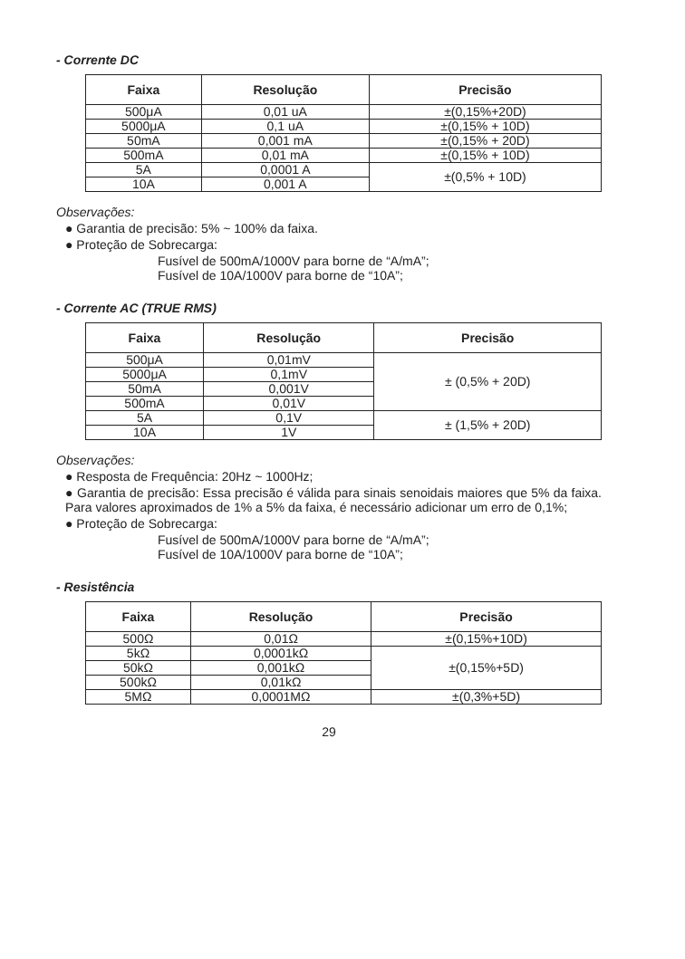- Corrente DC
| Faixa | Resolução | Precisão |
| --- | --- | --- |
| 500μA | 0,01 uA | ±(0,15%+20D) |
| 5000μA | 0,1 uA | ±(0,15% + 10D) |
| 50mA | 0,001 mA | ±(0,15% + 20D) |
| 500mA | 0,01 mA | ±(0,15% + 10D) |
| 5A | 0,0001 A | ±(0,5% + 10D) |
| 10A | 0,001 A | |
Observações:
● Garantia de precisão: 5% ~ 100% da faixa.
● Proteção de Sobrecarga:
Fusível de 500mA/1000V para borne de “A/mA”;
Fusível de 10A/1000V para borne de “10A”;
- Corrente AC (TRUE RMS)
| Faixa | Resolução | Precisão |
| --- | --- | --- |
| 500μA | 0,01mV | ± (0,5% + 20D) |
| 5000μA | 0,1mV | |
| 50mA | 0,001V | |
| 500mA | 0,01V | |
| 5A | 0,1V | ± (1,5% + 20D) |
| 10A | 1V | |
Observações:
● Resposta de Frequência: 20Hz ~ 1000Hz;
● Garantia de precisão: Essa precisão é válida para sinais senoidais maiores que 5% da faixa. Para valores aproximados de 1% a 5% da faixa, é necessário adicionar um erro de 0,1%;
● Proteção de Sobrecarga:
Fusível de 500mA/1000V para borne de “A/mA”;
Fusível de 10A/1000V para borne de “10A”;
- Resistência
| Faixa | Resolução | Precisão |
| --- | --- | --- |
| 500Ω | 0,01Ω | ±(0,15%+10D) |
| 5kΩ | 0,0001kΩ | ±(0,15%+5D) |
| 50kΩ | 0,001kΩ | |
| 500kΩ | 0,01kΩ | |
| 5MΩ | 0,0001MΩ | ±(0,3%+5D) |
29